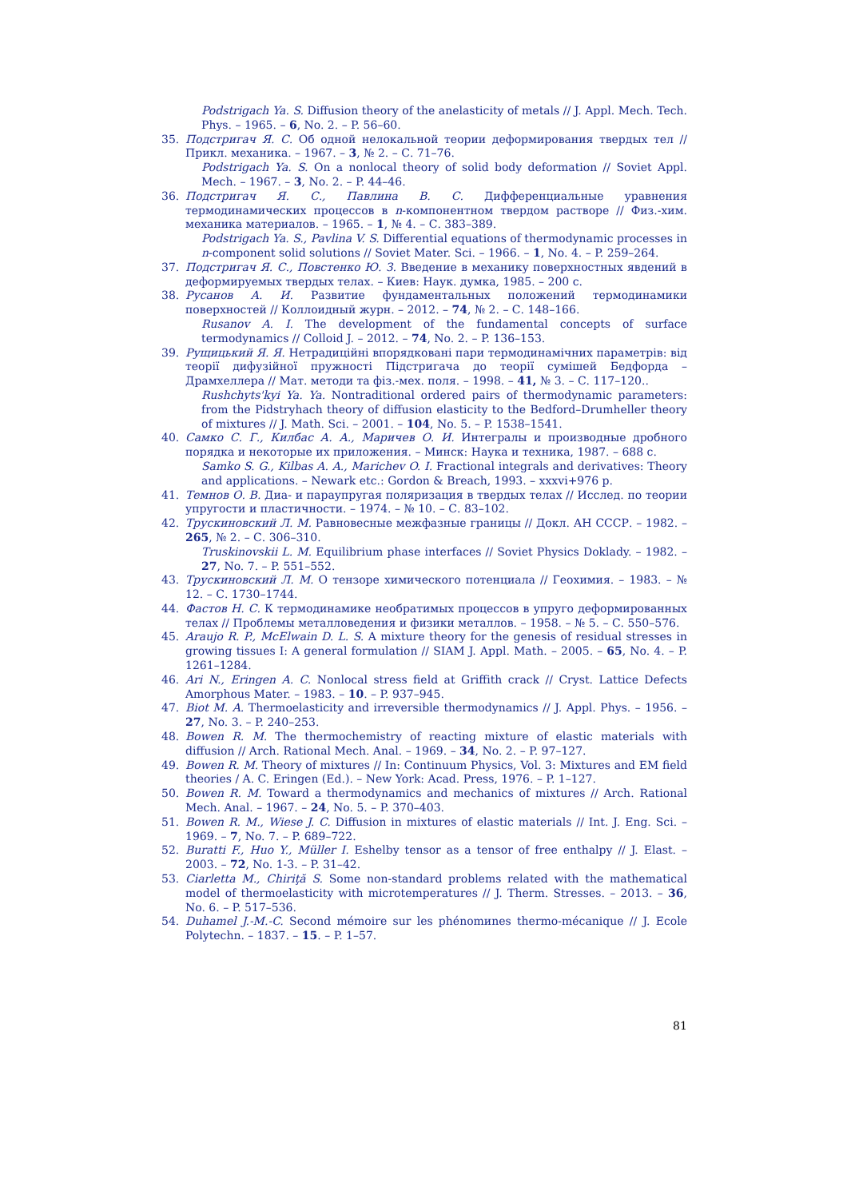Podstrigach Ya. S. Diffusion theory of the anelasticity of metals // J. Appl. Mech. Tech. Phys. – 1965. – 6, No. 2. – P. 56–60.
35. Подстригач Я. С. Об одной нелокальной теории деформирования твердых тел // Прикл. механика. – 1967. – 3, № 2. – С. 71–76.
Podstrigach Ya. S. On a nonlocal theory of solid body deformation // Soviet Appl. Mech. – 1967. – 3, No. 2. – P. 44–46.
36. Подстригач Я. С., Павлина В. С. Дифференциальные уравнения термодинамических процессов в n-компонентном твердом растворе // Физ.-хим. механика материалов. – 1965. – 1, № 4. – С. 383–389.
Podstrigach Ya. S., Pavlina V. S. Differential equations of thermodynamic processes in n-component solid solutions // Soviet Mater. Sci. – 1966. – 1, No. 4. – P. 259–264.
37. Подстригач Я. С., Повстенко Ю. З. Введение в механику поверхностных явдений в деформируемых твердых телах. – Киев: Наук. думка, 1985. – 200 с.
38. Русанов А. И. Развитие фундаментальных положений термодинамики поверхностей // Коллоидный журн. – 2012. – 74, № 2. – С. 148–166.
Rusanov A. I. The development of the fundamental concepts of surface termodynamics // Colloid J. – 2012. – 74, No. 2. – P. 136–153.
39. Рущицький Я. Я. Нетрадиційні впорядковані пари термодинамічних параметрів: від теорії дифузійної пружності Підстригача до теорії сумішей Бедфорда – Драмхеллера // Мат. методи та фіз.-мех. поля. – 1998. – 41, № 3. – С. 117–120..
Rushchyts'kyi Ya. Ya. Nontraditional ordered pairs of thermodynamic parameters: from the Pidstryhach theory of diffusion elasticity to the Bedford–Drumheller theory of mixtures // J. Math. Sci. – 2001. – 104, No. 5. – P. 1538–1541.
40. Самко С. Г., Килбас А. А., Маричев О. И. Интегралы и производные дробного порядка и некоторые их приложения. – Минск: Наука и техника, 1987. – 688 с.
Samko S. G., Kilbas A. A., Marichev O. I. Fractional integrals and derivatives: Theory and applications. – Newark etc.: Gordon & Breach, 1993. – xxxvi+976 p.
41. Темнов О. В. Диа- и параупругая поляризация в твердых телах // Исслед. по теории упругости и пластичности. – 1974. – № 10. – С. 83–102.
42. Трускиновский Л. М. Равновесные межфазные границы // Докл. АН СССР. – 1982. – 265, № 2. – С. 306–310.
Truskinovskii L. M. Equilibrium phase interfaces // Soviet Physics Doklady. – 1982. – 27, No. 7. – P. 551–552.
43. Трускиновский Л. М. О тензоре химического потенциала // Геохимия. – 1983. – № 12. – С. 1730–1744.
44. Фастов Н. С. К термодинамике необратимых процессов в упруго деформированных телах // Проблемы металловедения и физики металлов. – 1958. – № 5. – С. 550–576.
45. Araujo R. P., McElwain D. L. S. A mixture theory for the genesis of residual stresses in growing tissues I: A general formulation // SIAM J. Appl. Math. – 2005. – 65, No. 4. – P. 1261–1284.
46. Ari N., Eringen A. C. Nonlocal stress field at Griffith crack // Cryst. Lattice Defects Amorphous Mater. – 1983. – 10. – P. 937–945.
47. Biot M. A. Thermoelasticity and irreversible thermodynamics // J. Appl. Phys. – 1956. – 27, No. 3. – P. 240–253.
48. Bowen R. M. The thermochemistry of reacting mixture of elastic materials with diffusion // Arch. Rational Mech. Anal. – 1969. – 34, No. 2. – P. 97–127.
49. Bowen R. M. Theory of mixtures // In: Continuum Physics, Vol. 3: Mixtures and EM field theories / A. C. Eringen (Ed.). – New York: Acad. Press, 1976. – P. 1–127.
50. Bowen R. M. Toward a thermodynamics and mechanics of mixtures // Arch. Rational Mech. Anal. – 1967. – 24, No. 5. – P. 370–403.
51. Bowen R. M., Wiese J. C. Diffusion in mixtures of elastic materials // Int. J. Eng. Sci. – 1969. – 7, No. 7. – P. 689–722.
52. Buratti F., Huo Y., Müller I. Eshelby tensor as a tensor of free enthalpy // J. Elast. – 2003. – 72, No. 1-3. – P. 31–42.
53. Ciarletta M., Chiriţă S. Some non-standard problems related with the mathematical model of thermoelasticity with microtemperatures // J. Therm. Stresses. – 2013. – 36, No. 6. – P. 517–536.
54. Duhamel J.-M.-C. Second mémoire sur les phénomиnes thermo-mécanique // J. Ecole Polytechn. – 1837. – 15. – P. 1–57.
81